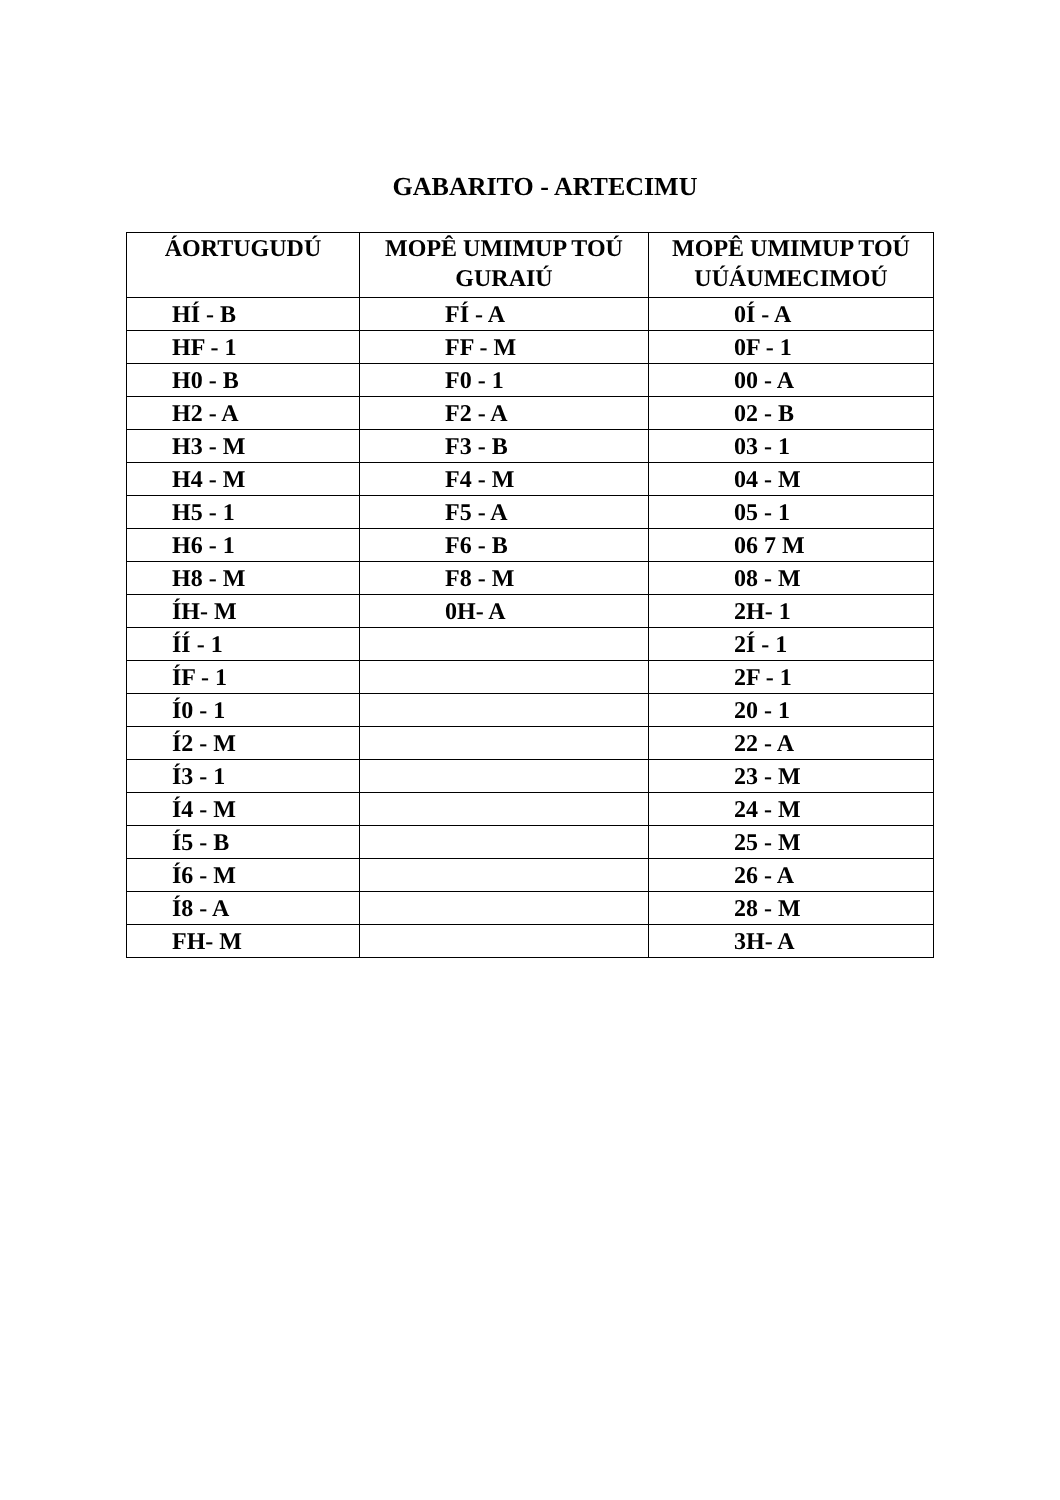GABARITO - ARTECIMU
| ÁORTUGUDÚ | MOPÊ UMIMUP TOÚ GURAIÚ | MOPÊ UMIMUP TOÚ UÚÁUMECIMOÚ |
| --- | --- | --- |
| HÍ - B | FÍ - A | 0Í - A |
| HF - 1 | FF - M | 0F - 1 |
| H0 - B | F0 - 1 | 00 - A |
| H2 - A | F2 - A | 02 - B |
| H3 - M | F3 - B | 03 - 1 |
| H4 - M | F4 - M | 04 - M |
| H5 - 1 | F5 - A | 05 - 1 |
| H6 - 1 | F6 - B | 06 7 M |
| H8 - M | F8 - M | 08 - M |
| ÍH- M | 0H- A | 2H- 1 |
| ÍÍ - 1 | | 2Í - 1 |
| ÍF - 1 | | 2F - 1 |
| Í0 - 1 | | 20 - 1 |
| Í2 - M | | 22 - A |
| Í3 - 1 | | 23 - M |
| Í4 - M | | 24 - M |
| Í5 - B | | 25 - M |
| Í6 - M | | 26 - A |
| Í8 - A | | 28 - M |
| FH- M | | 3H- A |